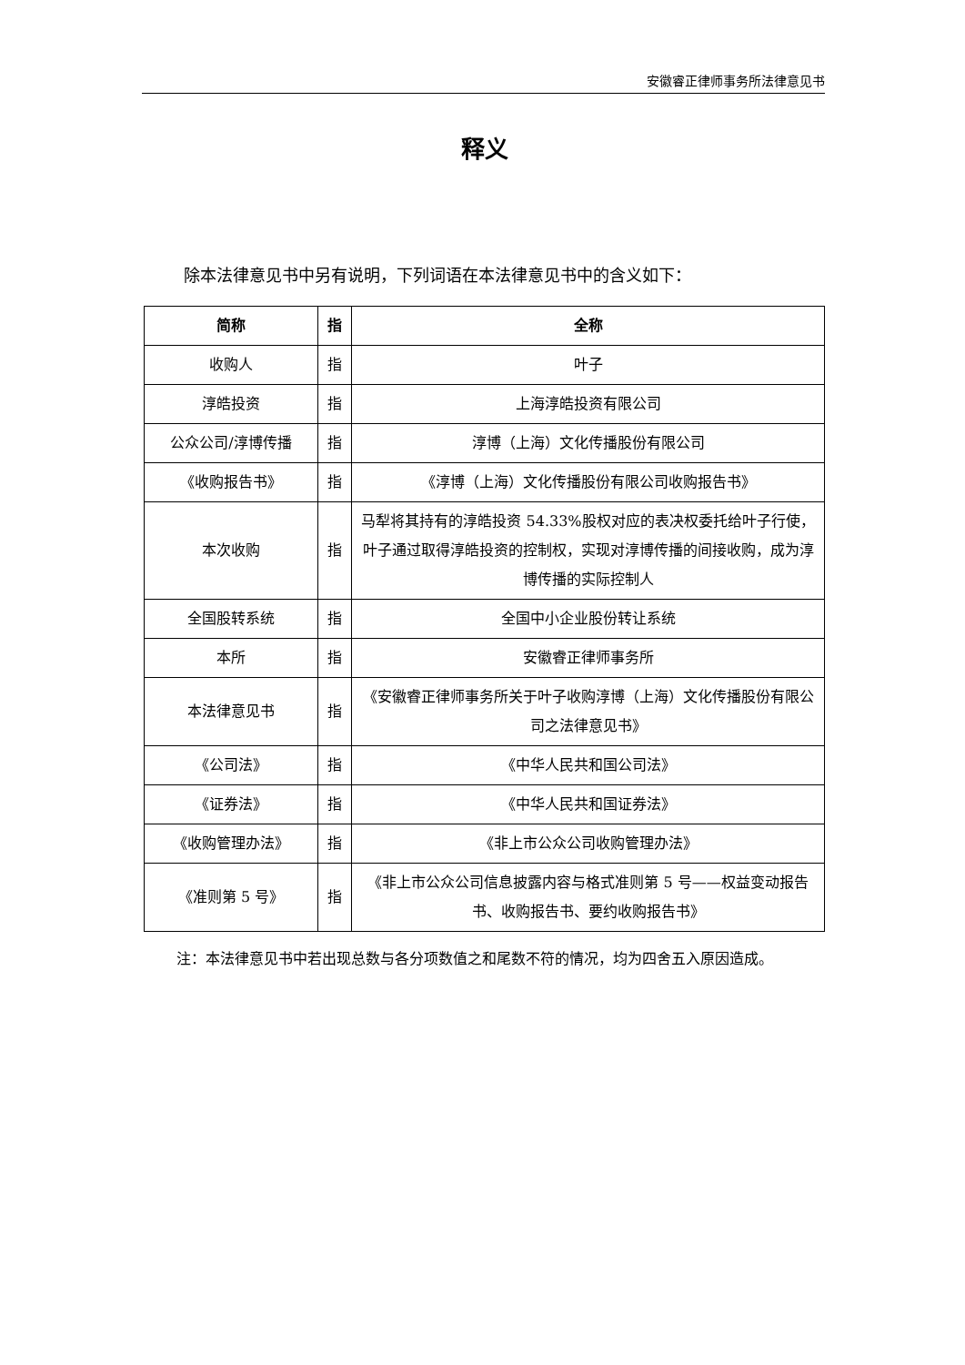安徽睿正律师事务所法律意见书
释义
除本法律意见书中另有说明，下列词语在本法律意见书中的含义如下：
| 简称 | 指 | 全称 |
| --- | --- | --- |
| 收购人 | 指 | 叶子 |
| 淳皓投资 | 指 | 上海淳皓投资有限公司 |
| 公众公司/淳博传播 | 指 | 淳博（上海）文化传播股份有限公司 |
| 《收购报告书》 | 指 | 《淳博（上海）文化传播股份有限公司收购报告书》 |
| 本次收购 | 指 | 马犁将其持有的淳皓投资 54.33%股权对应的表决权委托给叶子行使，叶子通过取得淳皓投资的控制权，实现对淳博传播的间接收购，成为淳博传播的实际控制人 |
| 全国股转系统 | 指 | 全国中小企业股份转让系统 |
| 本所 | 指 | 安徽睿正律师事务所 |
| 本法律意见书 | 指 | 《安徽睿正律师事务所关于叶子收购淳博（上海）文化传播股份有限公司之法律意见书》 |
| 《公司法》 | 指 | 《中华人民共和国公司法》 |
| 《证券法》 | 指 | 《中华人民共和国证券法》 |
| 《收购管理办法》 | 指 | 《非上市公众公司收购管理办法》 |
| 《准则第 5 号》 | 指 | 《非上市公众公司信息披露内容与格式准则第 5 号——权益变动报告书、收购报告书、要约收购报告书》 |
注：本法律意见书中若出现总数与各分项数值之和尾数不符的情况，均为四舍五入原因造成。